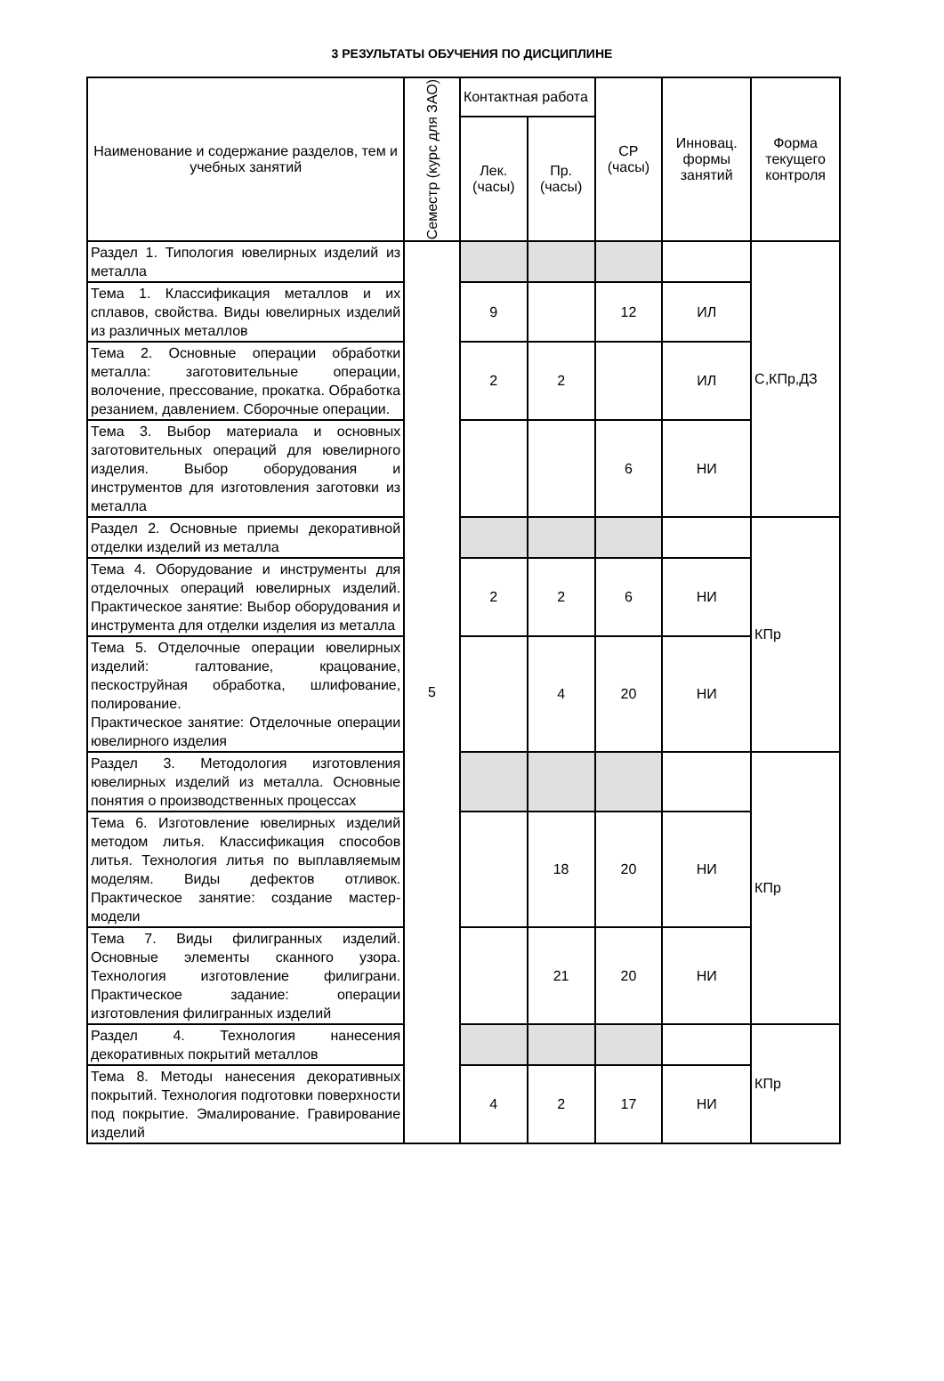3 РЕЗУЛЬТАТЫ ОБУЧЕНИЯ ПО ДИСЦИПЛИНЕ
| Наименование и содержание разделов, тем и учебных занятий | Семестр (курс для ЗАО) | Контактная работа | | СР (часы) | Инновац. формы занятий | Форма текущего контроля |
| --- | --- | --- | --- | --- | --- | --- |
| | | Лек. (часы) | Пр. (часы) | | | |
| Раздел 1. Типология ювелирных изделий из металла | 5 | | | | | С,КПр,ДЗ |
| Тема 1. Классификация металлов и их сплавов, свойства. Виды ювелирных изделий из различных металлов | | 9 | | 12 | ИЛ | |
| Тема 2. Основные операции обработки металла: заготовительные операции, волочение, прессование, прокатка. Обработка резанием, давлением. Сборочные операции. | | 2 | 2 | | ИЛ | |
| Тема 3. Выбор материала и основных заготовительных операций для ювелирного изделия. Выбор оборудования и инструментов для изготовления заготовки из металла | | | | 6 | НИ | |
| Раздел 2. Основные приемы декоративной отделки изделий из металла | | | | | | КПр |
| Тема 4. Оборудование и инструменты для отделочных операций ювелирных изделий. Практическое занятие: Выбор оборудования и инструмента для отделки изделия из металла | | 2 | 2 | 6 | НИ | |
| Тема 5. Отделочные операции ювелирных изделий: галтование, крацование, пескоструйная обработка, шлифование, полирование. Практическое занятие: Отделочные операции ювелирного изделия | | | 4 | 20 | НИ | |
| Раздел 3. Методология изготовления ювелирных изделий из металла. Основные понятия о производственных процессах | | | | | | КПр |
| Тема 6. Изготовление ювелирных изделий методом литья. Классификация способов литья. Технология литья по выплавляемым моделям. Виды дефектов отливок. Практическое занятие: создание мастер- модели | | | 18 | 20 | НИ | |
| Тема 7. Виды филигранных изделий. Основные элементы сканного узора. Технология изготовление филиграни. Практическое задание: операции изготовления филигранных изделий | | | 21 | 20 | НИ | |
| Раздел 4. Технология нанесения декоративных покрытий металлов | | | | | | КПр |
| Тема 8. Методы нанесения декоративных покрытий. Технология подготовки поверхности под покрытие. Эмалирование. Гравирование изделий | | 4 | 2 | 17 | НИ | |